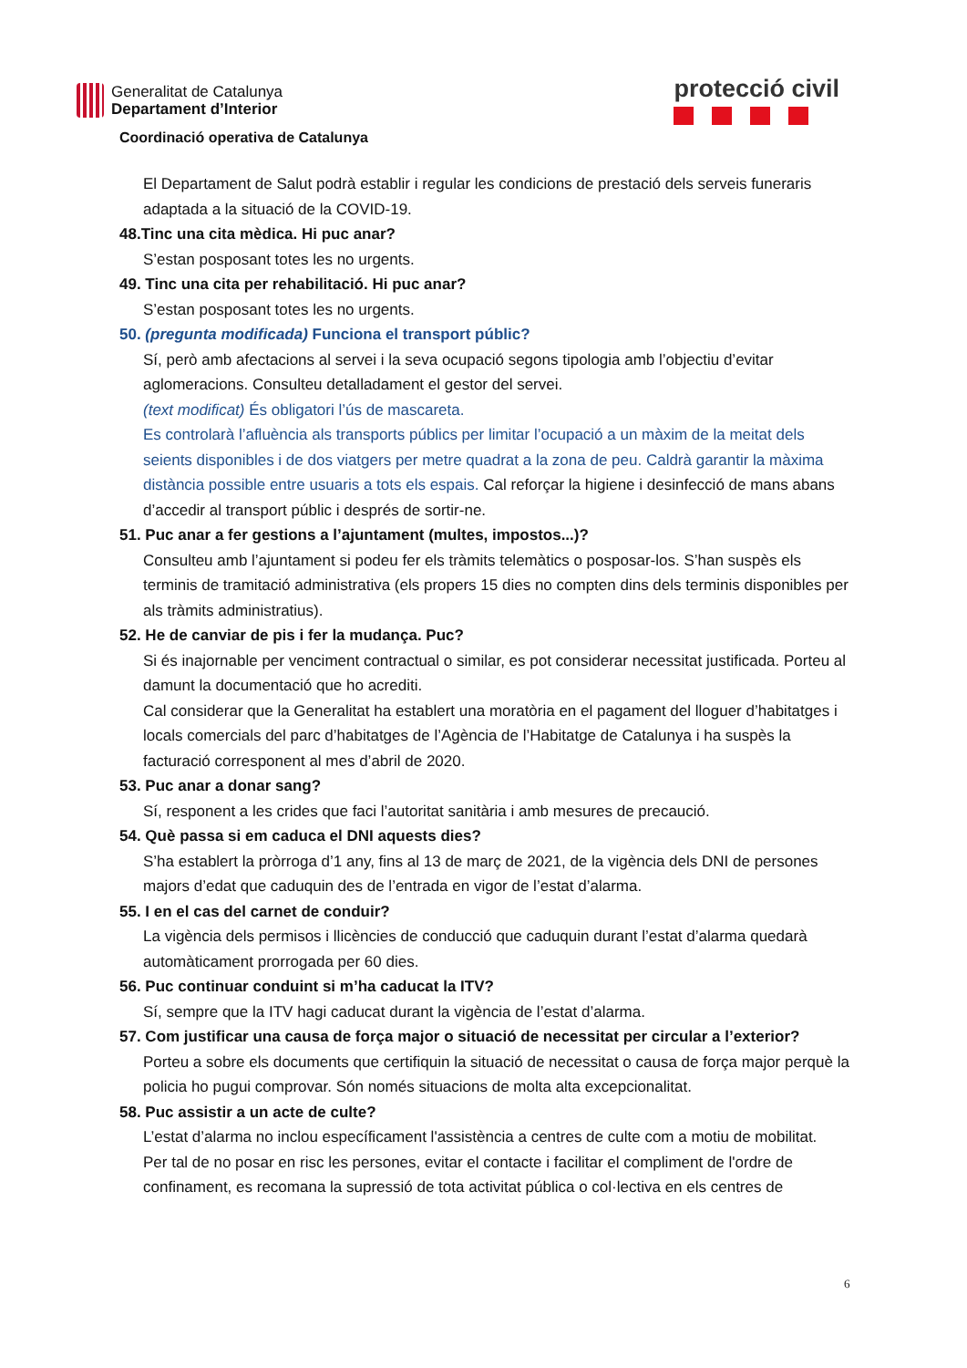Generalitat de Catalunya
Departament d’Interior
protecció civil
Coordinació operativa de Catalunya
El Departament de Salut podrà establir i regular les condicions de prestació dels serveis funeraris adaptada a la situació de la COVID-19.
48.Tinc una cita mèdica. Hi puc anar?
S’estan posposant totes les no urgents.
49. Tinc una cita per rehabilitació. Hi puc anar?
S’estan posposant totes les no urgents.
50. (pregunta modificada) Funciona el transport públic?
Sí, però amb afectacions al servei i la seva ocupació segons tipologia amb l’objectiu d’evitar aglomeracions. Consulteu detalladament el gestor del servei.
(text modificat) És obligatori l’ús de mascareta.
Es controlarà l’afluència als transports públics per limitar l’ocupació a un màxim de la meitat dels seients disponibles i de dos viatgers per metre quadrat a la zona de peu. Caldrà garantir la màxima distància possible entre usuaris a tots els espais. Cal reforçar la higiene i desinfecció de mans abans d’accedir al transport públic i després de sortir-ne.
51. Puc anar a fer gestions a l’ajuntament (multes, impostos...)?
Consulteu amb l’ajuntament si podeu fer els tràmits telemàtics o posposar-los. S’han suspès els terminis de tramitació administrativa (els propers 15 dies no compten dins dels terminis disponibles per als tràmits administratius).
52. He de canviar de pis i fer la mudança. Puc?
Si és inajornable per venciment contractual o similar, es pot considerar necessitat justificada. Porteu al damunt la documentació que ho acrediti.
Cal considerar que la Generalitat ha establert una moratòria en el pagament del lloguer d’habitatges i locals comercials del parc d’habitatges de l’Agència de l’Habitatge de Catalunya i ha suspès la facturació corresponent al mes d’abril de 2020.
53. Puc anar a donar sang?
Sí, responent a les crides que faci l’autoritat sanitària i amb mesures de precaució.
54. Què passa si em caduca el DNI aquests dies?
S’ha establert la pròrroga d’1 any, fins al 13 de març de 2021, de la vigència dels DNI de persones majors d’edat que caduquin des de l’entrada en vigor de l’estat d’alarma.
55. I en el cas del carnet de conduir?
La vigència dels permisos i llicències de conducció que caduquin durant l’estat d’alarma quedarà automàticament prorrogada per 60 dies.
56. Puc continuar conduint si m’ha caducat la ITV?
Sí, sempre que la ITV hagi caducat durant la vigència de l’estat d’alarma.
57. Com justificar una causa de força major o situació de necessitat per circular a l’exterior?
Porteu a sobre els documents que certifiquin la situació de necessitat o causa de força major perquè la policia ho pugui comprovar. Són només situacions de molta alta excepcionalitat.
58. Puc assistir a un acte de culte?
L’estat d’alarma no inclou específicament l'assistència a centres de culte com a motiu de mobilitat.
Per tal de no posar en risc les persones, evitar el contacte i facilitar el compliment de l'ordre de confinament, es recomana la supressió de tota activitat pública o col·lectiva en els centres de
6